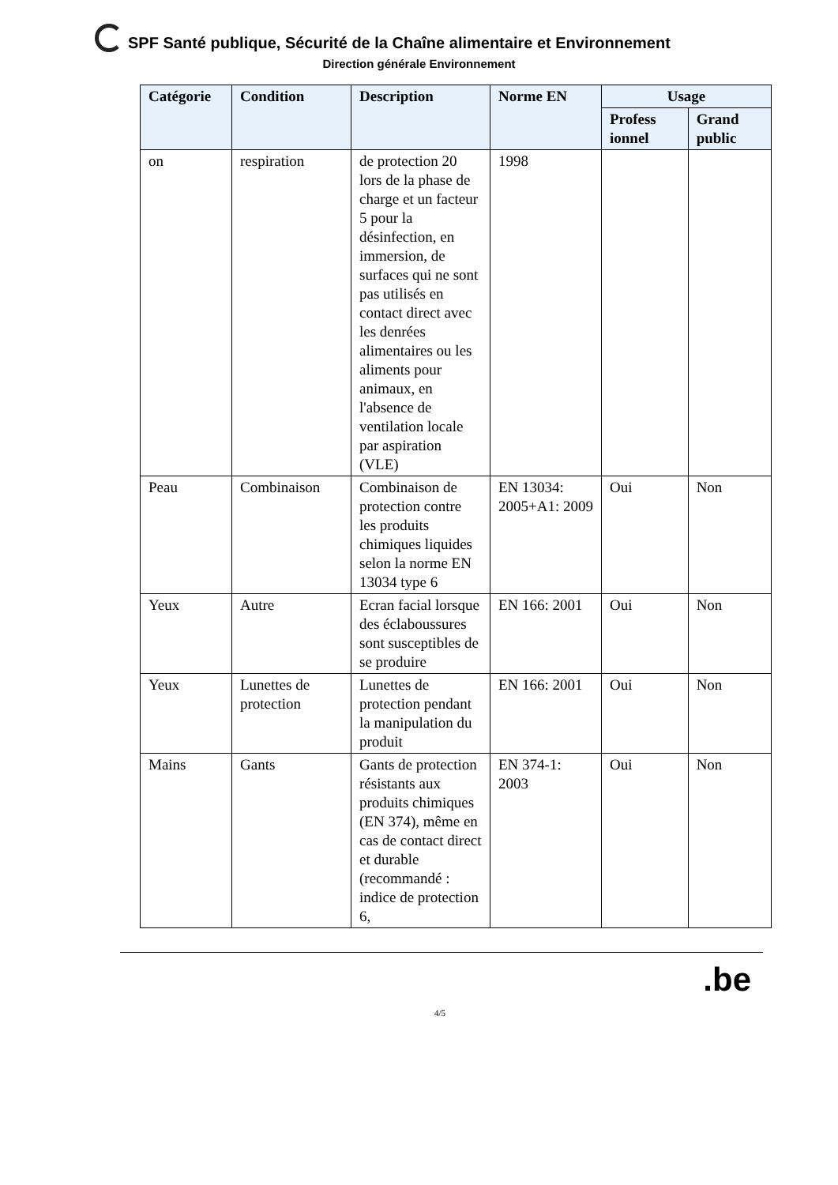SPF Santé publique, Sécurité de la Chaîne alimentaire et Environnement
Direction générale Environnement
| Catégorie | Condition | Description | Norme EN | Usage | |
| --- | --- | --- | --- | --- | --- |
| | | | | Profess ionnel | Grand public |
| on | respiration | de protection 20 lors de la phase de charge et un facteur 5 pour la désinfection, en immersion, de surfaces qui ne sont pas utilisés en contact direct avec les denrées alimentaires ou les aliments pour animaux, en l'absence de ventilation locale par aspiration (VLE) | 1998 | | |
| Peau | Combinaison | Combinaison de protection contre les produits chimiques liquides selon la norme EN 13034 type 6 | EN 13034: 2005+A1: 2009 | Oui | Non |
| Yeux | Autre | Ecran facial lorsque des éclaboussures sont susceptibles de se produire | EN 166: 2001 | Oui | Non |
| Yeux | Lunettes de protection | Lunettes de protection pendant la manipulation du produit | EN 166: 2001 | Oui | Non |
| Mains | Gants | Gants de protection résistants aux produits chimiques (EN 374), même en cas de contact direct et durable (recommandé : indice de protection 6, | EN 374-1: 2003 | Oui | Non |
.be
4/5